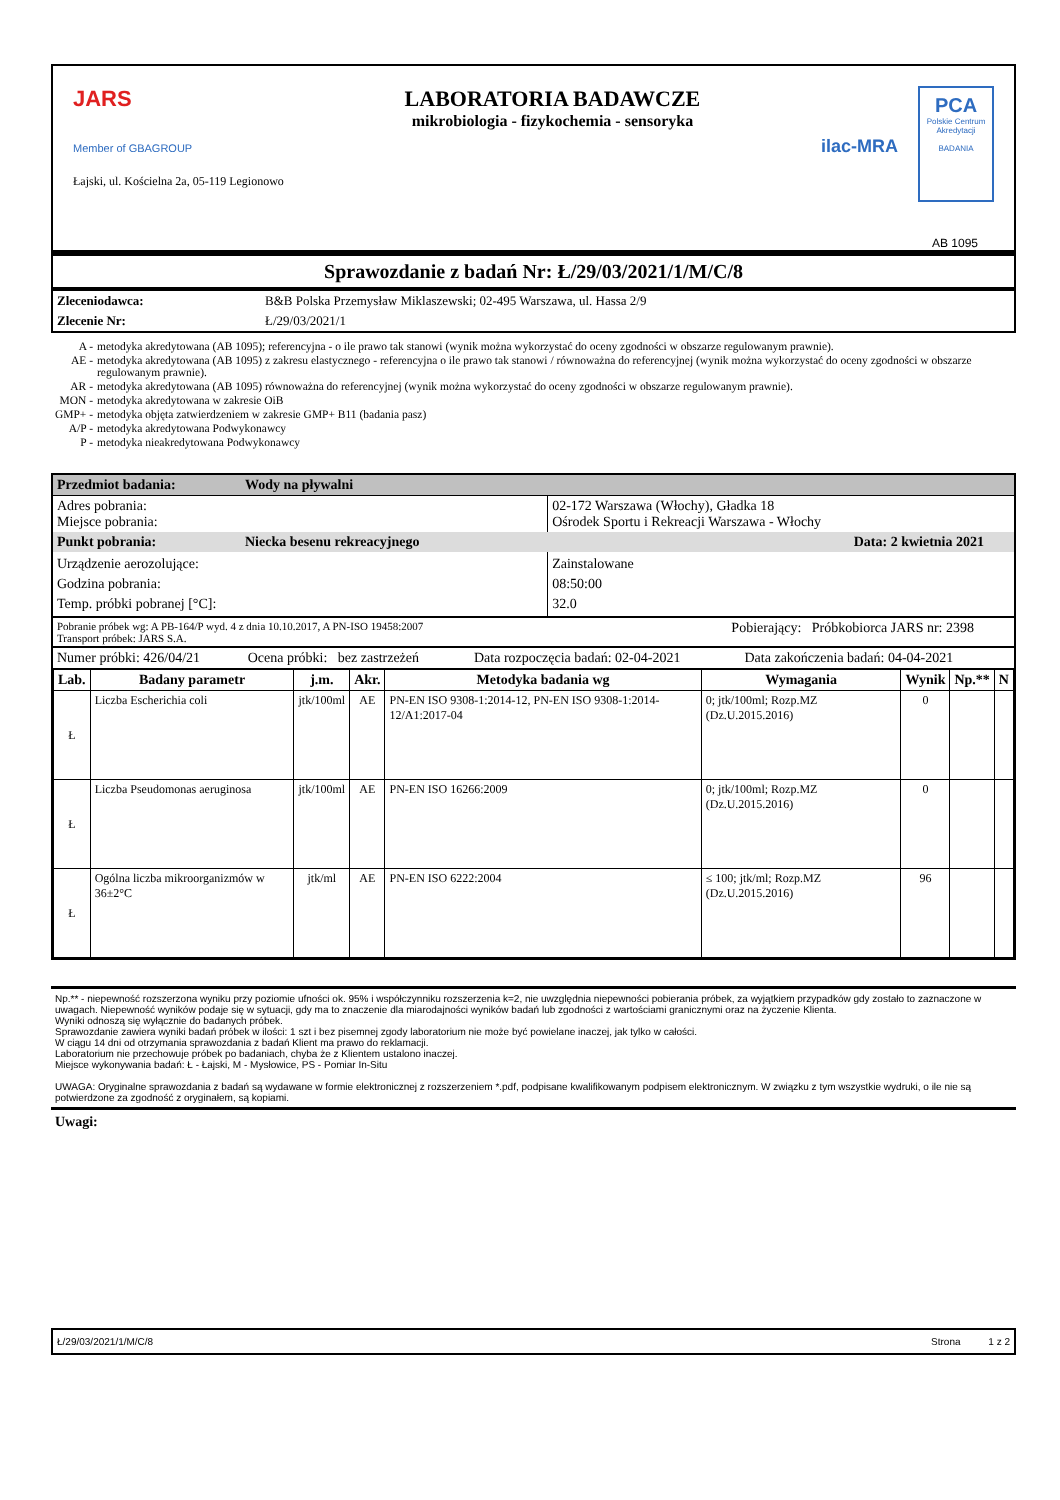JARS
Member of GBAGROUP
Łajski, ul. Kościelna 2a, 05-119 Legionowo
LABORATORIA BADAWCZE
mikrobiologia - fizykochemia - sensoryka
ilac-MRA
PCA
Polskie Centrum Akredytacji
BADANIA
AB 1095
Sprawozdanie z badań Nr: Ł/29/03/2021/1/M/C/8
| Zleceniodawca: | B&B Polska Przemysław Miklaszewski; 02-495 Warszawa, ul. Hassa 2/9 |
| Zlecenie Nr: | Ł/29/03/2021/1 |
| A - | metodyka akredytowana (AB 1095); referencyjna - o ile prawo tak stanowi (wynik można wykorzystać do oceny zgodności w obszarze regulowanym prawnie). |
| AE - | metodyka akredytowana (AB 1095) z zakresu elastycznego - referencyjna o ile prawo tak stanowi / równoważna do referencyjnej (wynik można wykorzystać do oceny zgodności w obszarze regulowanym prawnie). |
| AR - | metodyka akredytowana (AB 1095) równoważna do referencyjnej (wynik można wykorzystać do oceny zgodności w obszarze regulowanym prawnie). |
| MON - | metodyka akredytowana w zakresie OiB |
| GMP+ - | metodyka objęta zatwierdzeniem w zakresie GMP+ B11 (badania pasz) |
| A/P - | metodyka akredytowana Podwykonawcy |
| P - | metodyka nieakredytowana Podwykonawcy |
| Przedmiot badania: | Wody na pływalni | |
| Adres pobrania: Miejsce pobrania: | | 02-172 Warszawa (Włochy), Gładka 18 Ośrodek Sportu i Rekreacji Warszawa - Włochy |
| Punkt pobrania: | Niecka besenu rekreacyjnego | Data: 2 kwietnia 2021 |
| Urządzenie aerozolujące: Godzina pobrania: Temp. próbki pobranej [°C]: | | Zainstalowane 08:50:00 32.0 |
| Pobranie próbek wg: A PB-164/P wyd. 4 z dnia 10.10.2017, A PN-ISO 19458:2007 Transport próbek: JARS S.A. | Pobierający: Próbkobiorca JARS nr: 2398 |
| Numer próbki: 426/04/21 | Ocena próbki: bez zastrzeżeń | Data rozpoczęcia badań: 02-04-2021 | Data zakończenia badań: 04-04-2021 |
| Lab. | Badany parametr | j.m. | Akr. | Metodyka badania wg | Wymagania | Wynik | Np.** | N |
| --- | --- | --- | --- | --- | --- | --- | --- | --- |
| Ł | Liczba Escherichia coli | jtk/100ml | AE | PN-EN ISO 9308-1:2014-12, PN-EN ISO 9308-1:2014-12/A1:2017-04 | 0; jtk/100ml; Rozp.MZ (Dz.U.2015.2016) | 0 | | |
| Ł | Liczba Pseudomonas aeruginosa | jtk/100ml | AE | PN-EN ISO 16266:2009 | 0; jtk/100ml; Rozp.MZ (Dz.U.2015.2016) | 0 | | |
| Ł | Ogólna liczba mikroorganizmów w 36±2°C | jtk/ml | AE | PN-EN ISO 6222:2004 | ≤ 100; jtk/ml; Rozp.MZ (Dz.U.2015.2016) | 96 | | |
Np.** - niepewność rozszerzona wyniku przy poziomie ufności ok. 95% i współczynniku rozszerzenia k=2, nie uwzględnia niepewności pobierania próbek, za wyjątkiem przypadków gdy zostało to zaznaczone w uwagach. Niepewność wyników podaje się w sytuacji, gdy ma to znaczenie dla miarodajności wyników badań lub zgodności z wartościami granicznymi oraz na życzenie Klienta.
Wyniki odnoszą się wyłącznie do badanych próbek.
Sprawozdanie zawiera wyniki badań próbek w ilości: 1 szt i bez pisemnej zgody laboratorium nie może być powielane inaczej, jak tylko w całości.
W ciągu 14 dni od otrzymania sprawozdania z badań Klient ma prawo do reklamacji.
Laboratorium nie przechowuje próbek po badaniach, chyba że z Klientem ustalono inaczej.
Miejsce wykonywania badań: Ł - Łajski, M - Mysłowice, PS - Pomiar In-Situ
UWAGA: Oryginalne sprawozdania z badań są wydawane w formie elektronicznej z rozszerzeniem *.pdf, podpisane kwalifikowanym podpisem elektronicznym. W związku z tym wszystkie wydruki, o ile nie są potwierdzone za zgodność z oryginałem, są kopiami.
Uwagi:
Ł/29/03/2021/1/M/C/8 Strona 1 z 2